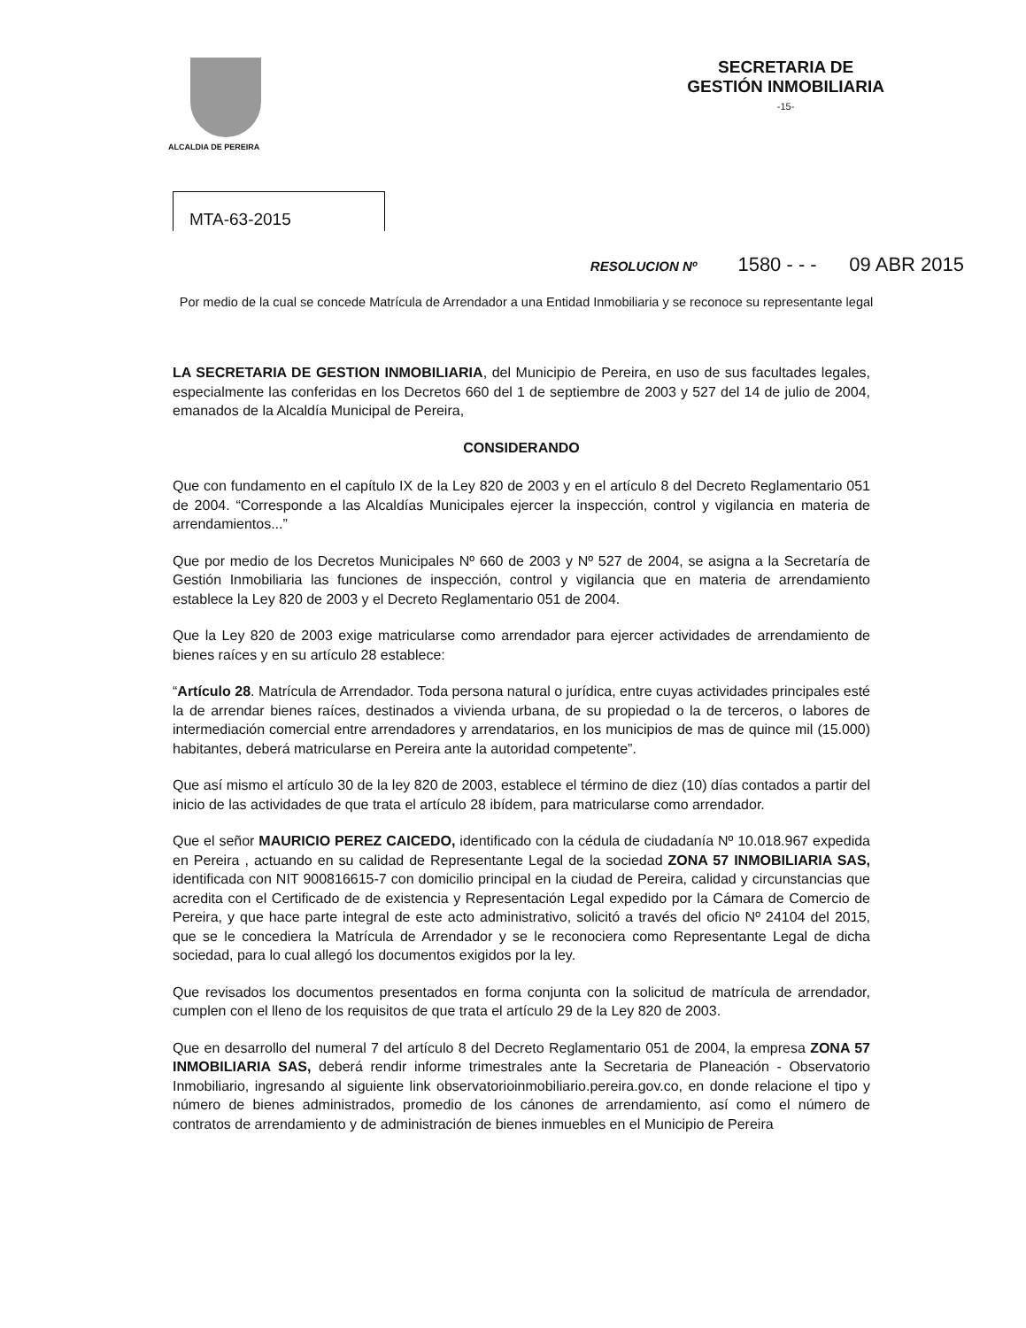ALCALDIA DE PEREIRA
SECRETARIA DE
GESTIÓN INMOBILIARIA
-15-
MTA-63-2015
RESOLUCION Nº 1580 - - - 09 ABR 2015
Por medio de la cual se concede Matrícula de Arrendador a una Entidad Inmobiliaria y se reconoce su representante legal
LA SECRETARIA DE GESTION INMOBILIARIA, del Municipio de Pereira, en uso de sus facultades legales, especialmente las conferidas en los Decretos 660 del 1 de septiembre de 2003 y 527 del 14 de julio de 2004, emanados de la Alcaldía Municipal de Pereira,
CONSIDERANDO
Que con fundamento en el capítulo IX de la Ley 820 de 2003 y en el artículo 8 del Decreto Reglamentario 051 de 2004. “Corresponde a las Alcaldías Municipales ejercer la inspección, control y vigilancia en materia de arrendamientos...”
Que por medio de los Decretos Municipales Nº 660 de 2003 y Nº 527 de 2004, se asigna a la Secretaría de Gestión Inmobiliaria las funciones de inspección, control y vigilancia que en materia de arrendamiento establece la Ley 820 de 2003 y el Decreto Reglamentario 051 de 2004.
Que la Ley 820 de 2003 exige matricularse como arrendador para ejercer actividades de arrendamiento de bienes raíces y en su artículo 28 establece:
“Artículo 28. Matrícula de Arrendador. Toda persona natural o jurídica, entre cuyas actividades principales esté la de arrendar bienes raíces, destinados a vivienda urbana, de su propiedad o la de terceros, o labores de intermediación comercial entre arrendadores y arrendatarios, en los municipios de mas de quince mil (15.000) habitantes, deberá matricularse en Pereira ante la autoridad competente”.
Que así mismo el artículo 30 de la ley 820 de 2003, establece el término de diez (10) días contados a partir del inicio de las actividades de que trata el artículo 28 ibídem, para matricularse como arrendador.
Que el señor MAURICIO PEREZ CAICEDO, identificado con la cédula de ciudadanía Nº 10.018.967 expedida en Pereira , actuando en su calidad de Representante Legal de la sociedad ZONA 57 INMOBILIARIA SAS, identificada con NIT 900816615-7 con domicilio principal en la ciudad de Pereira, calidad y circunstancias que acredita con el Certificado de de existencia y Representación Legal expedido por la Cámara de Comercio de Pereira, y que hace parte integral de este acto administrativo, solicitó a través del oficio Nº 24104 del 2015, que se le concediera la Matrícula de Arrendador y se le reconociera como Representante Legal de dicha sociedad, para lo cual allegó los documentos exigidos por la ley.
Que revisados los documentos presentados en forma conjunta con la solicitud de matrícula de arrendador, cumplen con el lleno de los requisitos de que trata el artículo 29 de la Ley 820 de 2003.
Que en desarrollo del numeral 7 del artículo 8 del Decreto Reglamentario 051 de 2004, la empresa ZONA 57 INMOBILIARIA SAS, deberá rendir informe trimestrales ante la Secretaria de Planeación - Observatorio Inmobiliario, ingresando al siguiente link observatorioinmobiliario.pereira.gov.co, en donde relacione el tipo y número de bienes administrados, promedio de los cánones de arrendamiento, así como el número de contratos de arrendamiento y de administración de bienes inmuebles en el Municipio de Pereira